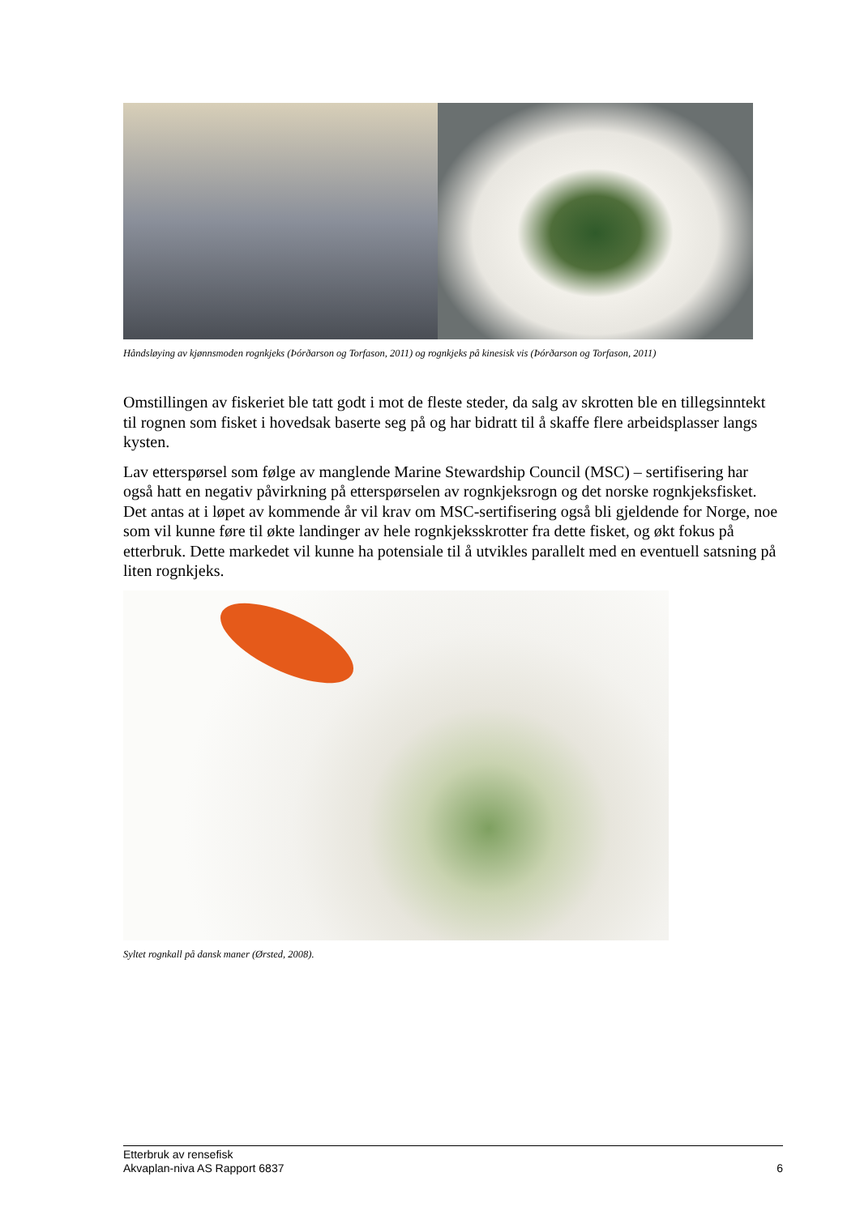Håndsløying av kjønnsmoden rognkjeks (Þórðarson og Torfason, 2011) og rognkjeks på kinesisk vis (Þórðarson og Torfason, 2011)
Omstillingen av fiskeriet ble tatt godt i mot de fleste steder, da salg av skrotten ble en tillegsinntekt til rognen som fisket i hovedsak baserte seg på og har bidratt til å skaffe flere arbeidsplasser langs kysten.
Lav etterspørsel som følge av manglende Marine Stewardship Council (MSC) – sertifisering har også hatt en negativ påvirkning på etterspørselen av rognkjeksrogn og det norske rognkjeksfisket. Det antas at i løpet av kommende år vil krav om MSC-sertifisering også bli gjeldende for Norge, noe som vil kunne føre til økte landinger av hele rognkjeksskrotter fra dette fisket, og økt fokus på etterbruk. Dette markedet vil kunne ha potensiale til å utvikles parallelt med en eventuell satsning på liten rognkjeks.
Syltet rognkall på dansk maner (Ørsted, 2008).
Etterbruk av rensefisk
Akvaplan-niva AS Rapport 6837 6